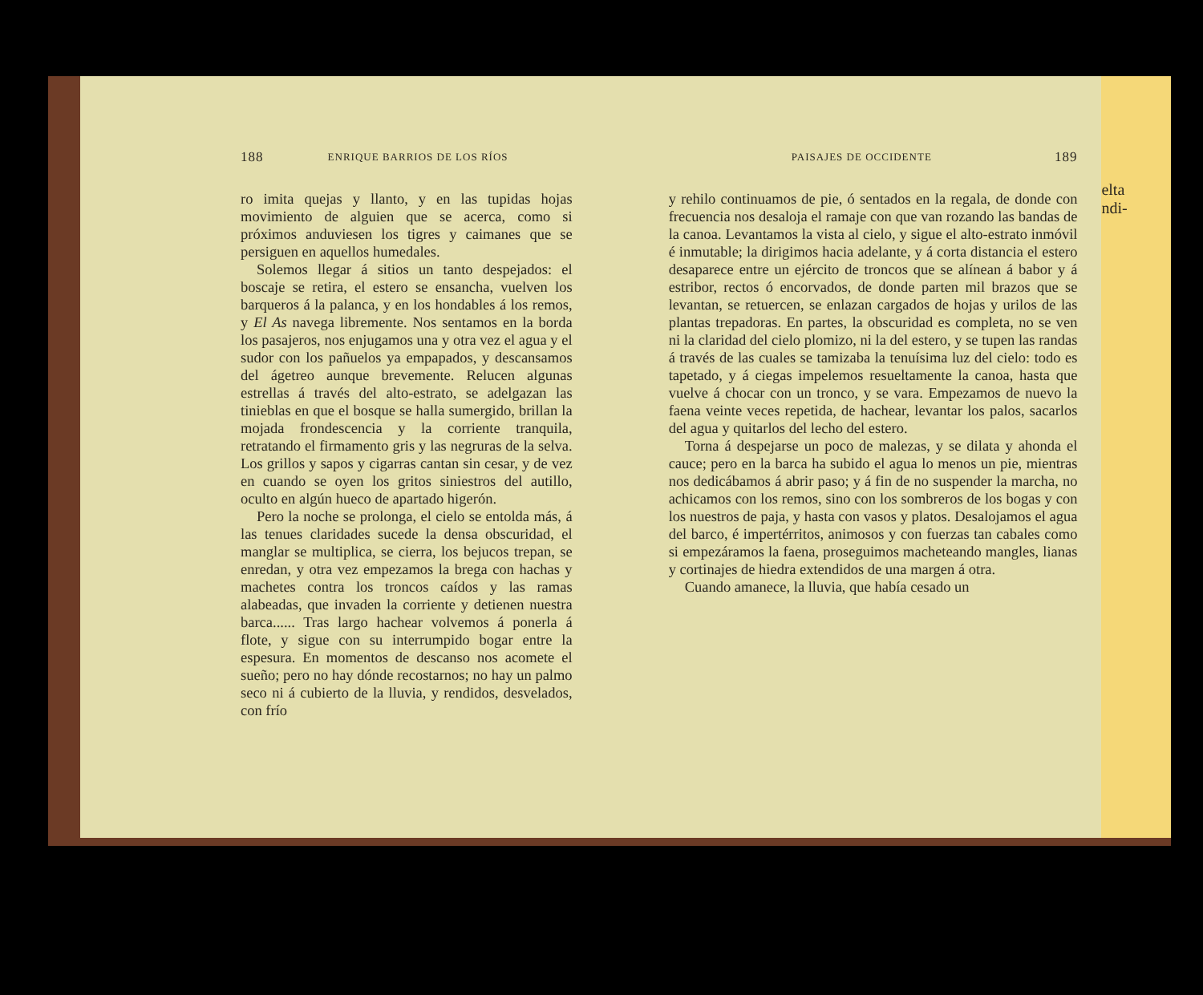188 ENRIQUE BARRIOS DE LOS RÍOS
ro imita quejas y llanto, y en las tupidas hojas movimiento de alguien que se acerca, como si próximos anduviesen los tigres y caimanes que se persiguen en aquellos humedales.
Solemos llegar á sitios un tanto despejados: el boscaje se retira, el estero se ensancha, vuelven los barqueros á la palanca, y en los hondables á los remos, y El As navega libremente. Nos sentamos en la borda los pasajeros, nos enjugamos una y otra vez el agua y el sudor con los pañuelos ya empapados, y descansamos del ágetreo aunque brevemente. Relucen algunas estrellas á través del alto-estrato, se adelgazan las tinieblas en que el bosque se halla sumergido, brillan la mojada frondescencia y la corriente tranquila, retratando el firmamento gris y las negruras de la selva. Los grillos y sapos y cigarras cantan sin cesar, y de vez en cuando se oyen los gritos siniestros del autillo, oculto en algún hueco de apartado higerón.
Pero la noche se prolonga, el cielo se entolda más, á las tenues claridades sucede la densa obscuridad, el manglar se multiplica, se cierra, los bejucos trepan, se enredan, y otra vez empezamos la brega con hachas y machetes contra los troncos caídos y las ramas alabeadas, que invaden la corriente y detienen nuestra barca...... Tras largo hachear volvemos á ponerla á flote, y sigue con su interrumpido bogar entre la espesura. En momentos de descanso nos acomete el sueño; pero no hay dónde recostarnos; no hay un palmo seco ni á cubierto de la lluvia, y rendidos, desvelados, con frío
PAISAJES DE OCCIDENTE 189
y rehilo continuamos de pie, ó sentados en la regala, de donde con frecuencia nos desaloja el ramaje con que van rozando las bandas de la canoa. Levantamos la vista al cielo, y sigue el alto-estrato inmóvil é inmutable; la dirigimos hacia adelante, y á corta distancia el estero desaparece entre un ejército de troncos que se alínean á babor y á estribor, rectos ó encorvados, de donde parten mil brazos que se levantan, se retuercen, se enlazan cargados de hojas y urilos de las plantas trepadoras. En partes, la obscuridad es completa, no se ven ni la claridad del cielo plomizo, ni la del estero, y se tupen las randas á través de las cuales se tamizaba la tenuísima luz del cielo: todo es tapetado, y á ciegas impelemos resueltamente la canoa, hasta que vuelve á chocar con un tronco, y se vara. Empezamos de nuevo la faena veinte veces repetida, de hachear, levantar los palos, sacarlos del agua y quitarlos del lecho del estero.
Torna á despejarse un poco de malezas, y se dilata y ahonda el cauce; pero en la barca ha subido el agua lo menos un pie, mientras nos dedicábamos á abrir paso; y á fin de no suspender la marcha, no achicamos con los remos, sino con los sombreros de los bogas y con los nuestros de paja, y hasta con vasos y platos. Desalojamos el agua del barco, é impertérritos, animosos y con fuerzas tan cabales como si empezáramos la faena, proseguimos macheteando mangles, lianas y cortinajes de hiedra extendidos de una margen á otra.
Cuando amanece, la lluvia, que había cesado un
elta
ndi-